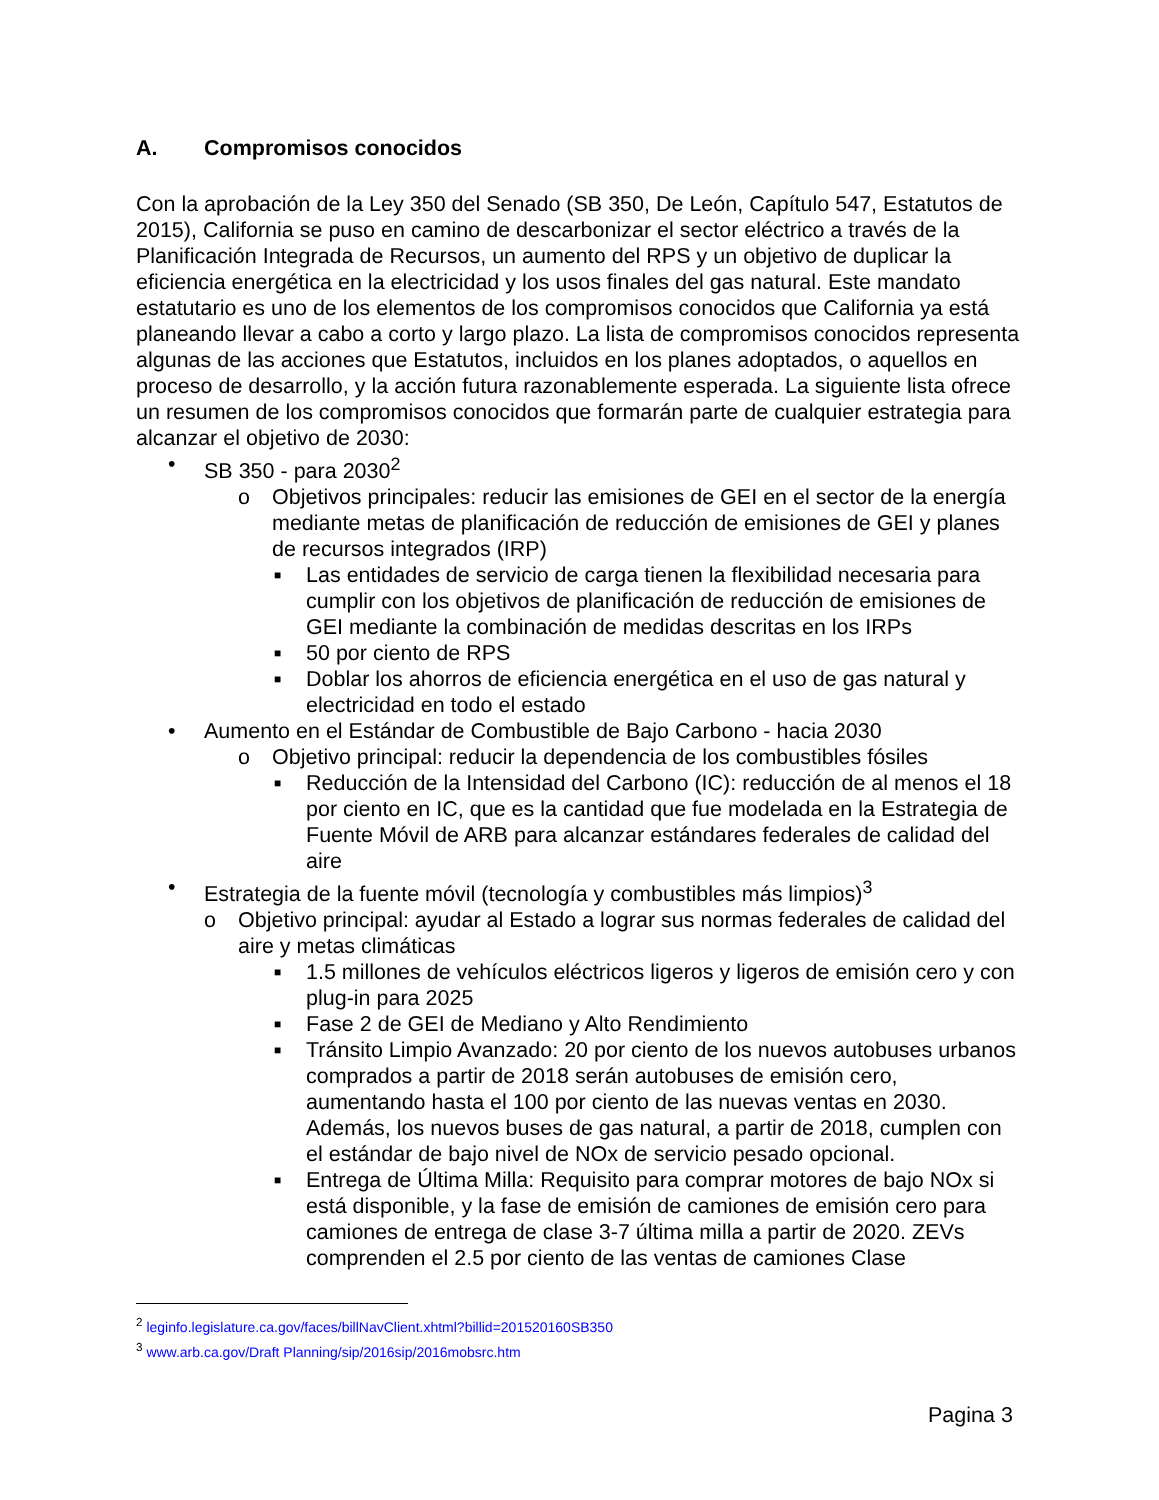A. Compromisos conocidos
Con la aprobación de la Ley 350 del Senado (SB 350, De León, Capítulo 547, Estatutos de 2015), California se puso en camino de descarbonizar el sector eléctrico a través de la Planificación Integrada de Recursos, un aumento del RPS y un objetivo de duplicar la eficiencia energética en la electricidad y los usos finales del gas natural. Este mandato estatutario es uno de los elementos de los compromisos conocidos que California ya está planeando llevar a cabo a corto y largo plazo. La lista de compromisos conocidos representa algunas de las acciones que Estatutos, incluidos en los planes adoptados, o aquellos en proceso de desarrollo, y la acción futura razonablemente esperada. La siguiente lista ofrece un resumen de los compromisos conocidos que formarán parte de cualquier estrategia para alcanzar el objetivo de 2030:
• SB 350 - para 2030<sup>2</sup>
o Objetivos principales: reducir las emisiones de GEI en el sector de la energía mediante metas de planificación de reducción de emisiones de GEI y planes de recursos integrados (IRP)
■ Las entidades de servicio de carga tienen la flexibilidad necesaria para cumplir con los objetivos de planificación de reducción de emisiones de GEI mediante la combinación de medidas descritas en los IRPs
■ 50 por ciento de RPS
■ Doblar los ahorros de eficiencia energética en el uso de gas natural y electricidad en todo el estado
• Aumento en el Estándar de Combustible de Bajo Carbono - hacia 2030
o Objetivo principal: reducir la dependencia de los combustibles fósiles
■ Reducción de la Intensidad del Carbono (IC): reducción de al menos el 18 por ciento en IC, que es la cantidad que fue modelada en la Estrategia de Fuente Móvil de ARB para alcanzar estándares federales de calidad del aire
• Estrategia de la fuente móvil (tecnología y combustibles más limpios)<sup>3</sup>
o Objetivo principal: ayudar al Estado a lograr sus normas federales de calidad del aire y metas climáticas
■ 1.5 millones de vehículos eléctricos ligeros y ligeros de emisión cero y con plug-in para 2025
■ Fase 2 de GEI de Mediano y Alto Rendimiento
■ Tránsito Limpio Avanzado: 20 por ciento de los nuevos autobuses urbanos comprados a partir de 2018 serán autobuses de emisión cero, aumentando hasta el 100 por ciento de las nuevas ventas en 2030. Además, los nuevos buses de gas natural, a partir de 2018, cumplen con el estándar de bajo nivel de NOx de servicio pesado opcional.
■ Entrega de Última Milla: Requisito para comprar motores de bajo NOx si está disponible, y la fase de emisión de camiones de emisión cero para camiones de entrega de clase 3-7 última milla a partir de 2020. ZEVs comprenden el 2.5 por ciento de las ventas de camiones Clase
<sup>2</sup> leginfo.legislature.ca.gov/faces/billNavClient.xhtml?billid=201520160SB350
<sup>3</sup> www.arb.ca.gov/Draft Planning/sip/2016sip/2016mobsrc.htm
Pagina 3